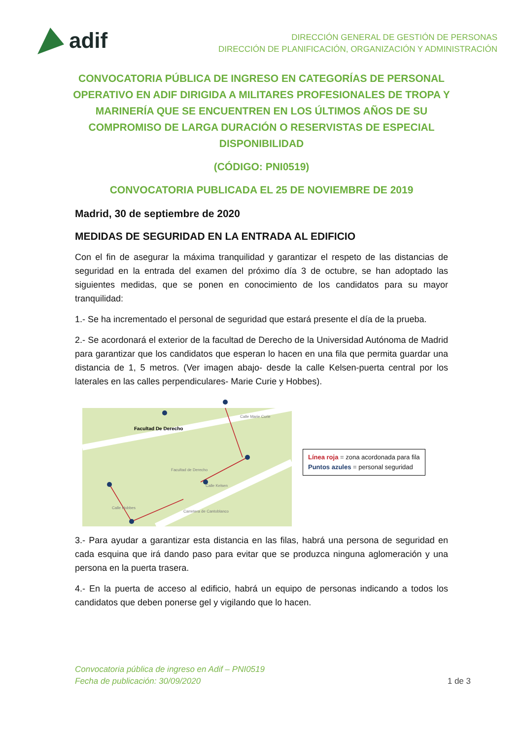adif
DIRECCIÓN GENERAL DE GESTIÓN DE PERSONAS
DIRECCIÓN DE PLANIFICACIÓN, ORGANIZACIÓN Y ADMINISTRACIÓN
CONVOCATORIA PÚBLICA DE INGRESO EN CATEGORÍAS DE PERSONAL OPERATIVO EN ADIF DIRIGIDA A MILITARES PROFESIONALES DE TROPA Y MARINERÍA QUE SE ENCUENTREN EN LOS ÚLTIMOS AÑOS DE SU COMPROMISO DE LARGA DURACIÓN O RESERVISTAS DE ESPECIAL DISPONIBILIDAD
(CÓDIGO: PNI0519)
CONVOCATORIA PUBLICADA EL 25 DE NOVIEMBRE DE 2019
Madrid, 30 de septiembre de 2020
MEDIDAS DE SEGURIDAD EN LA ENTRADA AL EDIFICIO
Con el fin de asegurar la máxima tranquilidad y garantizar el respeto de las distancias de seguridad en la entrada del examen del próximo día 3 de octubre, se han adoptado las siguientes medidas, que se ponen en conocimiento de los candidatos para su mayor tranquilidad:
1.- Se ha incrementado el personal de seguridad que estará presente el día de la prueba.
2.- Se acordonará el exterior de la facultad de Derecho de la Universidad Autónoma de Madrid para garantizar que los candidatos que esperan lo hacen en una fila que permita guardar una distancia de 1, 5 metros. (Ver imagen abajo- desde la calle Kelsen-puerta central por los laterales en las calles perpendiculares- Marie Curie y Hobbes).
Facultad De Derecho
Facultad de Derecho
Carretera de Cantoblanco
Calle Hobbes
Calle Marie Curie
Calle Kelsen
Línea roja = zona acordonada para fila
Puntos azules = personal seguridad
3.- Para ayudar a garantizar esta distancia en las filas, habrá una persona de seguridad en cada esquina que irá dando paso para evitar que se produzca ninguna aglomeración y una persona en la puerta trasera.
4.- En la puerta de acceso al edificio, habrá un equipo de personas indicando a todos los candidatos que deben ponerse gel y vigilando que lo hacen.
Convocatoria pública de ingreso en Adif – PNI0519
Fecha de publicación: 30/09/2020
1 de 3